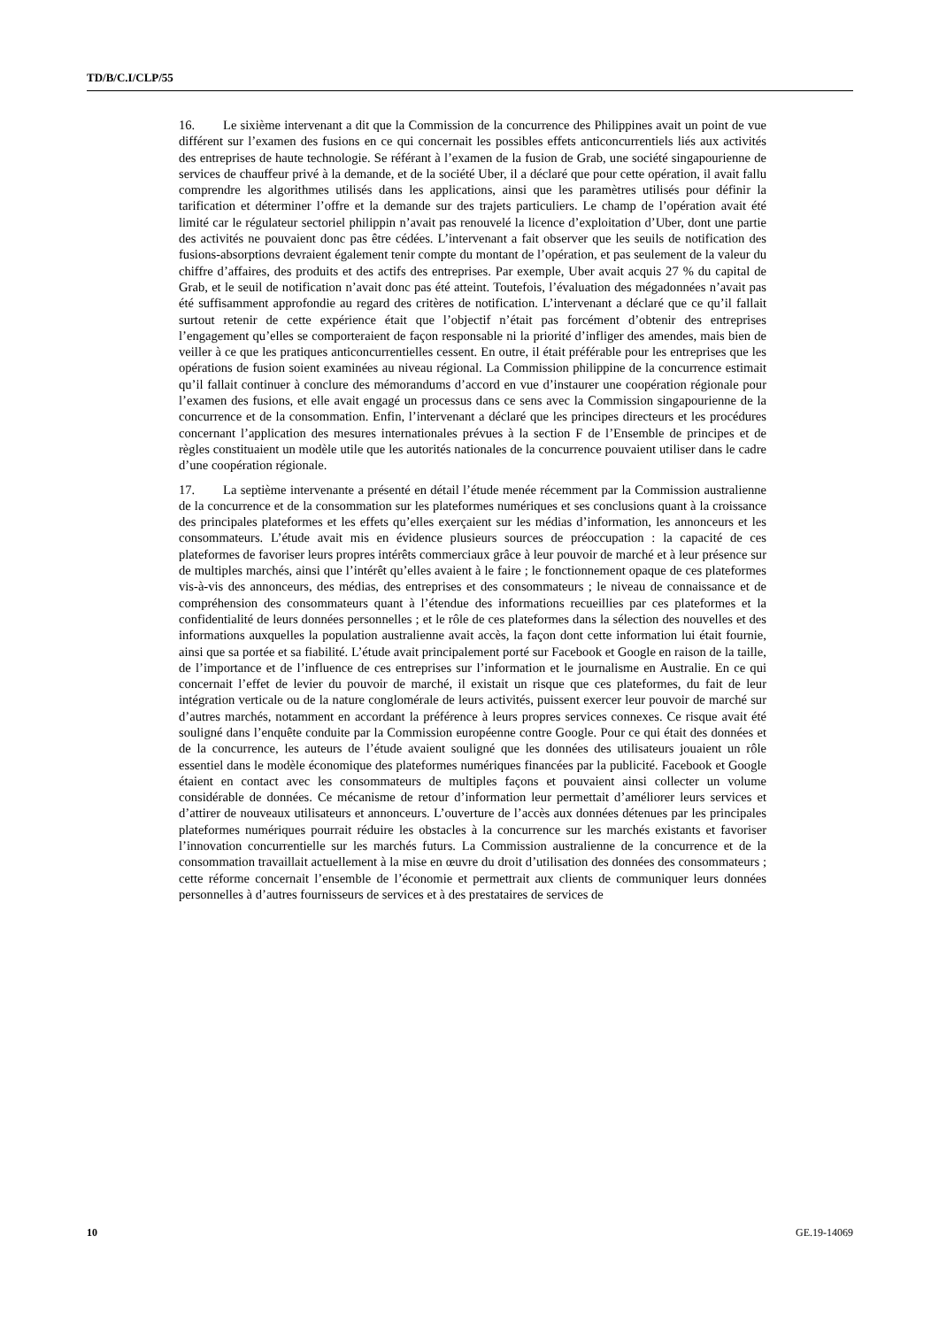TD/B/C.I/CLP/55
16. Le sixième intervenant a dit que la Commission de la concurrence des Philippines avait un point de vue différent sur l’examen des fusions en ce qui concernait les possibles effets anticoncurrentiels liés aux activités des entreprises de haute technologie. Se référant à l’examen de la fusion de Grab, une société singapourienne de services de chauffeur privé à la demande, et de la société Uber, il a déclaré que pour cette opération, il avait fallu comprendre les algorithmes utilisés dans les applications, ainsi que les paramètres utilisés pour définir la tarification et déterminer l’offre et la demande sur des trajets particuliers. Le champ de l’opération avait été limité car le régulateur sectoriel philippin n’avait pas renouvelé la licence d’exploitation d’Uber, dont une partie des activités ne pouvaient donc pas être cédées. L’intervenant a fait observer que les seuils de notification des fusions-absorptions devraient également tenir compte du montant de l’opération, et pas seulement de la valeur du chiffre d’affaires, des produits et des actifs des entreprises. Par exemple, Uber avait acquis 27 % du capital de Grab, et le seuil de notification n’avait donc pas été atteint. Toutefois, l’évaluation des mégadonnées n’avait pas été suffisamment approfondie au regard des critères de notification. L’intervenant a déclaré que ce qu’il fallait surtout retenir de cette expérience était que l’objectif n’était pas forcément d’obtenir des entreprises l’engagement qu’elles se comporteraient de façon responsable ni la priorité d’infliger des amendes, mais bien de veiller à ce que les pratiques anticoncurrentielles cessent. En outre, il était préférable pour les entreprises que les opérations de fusion soient examinées au niveau régional. La Commission philippine de la concurrence estimait qu’il fallait continuer à conclure des mémorandums d’accord en vue d’instaurer une coopération régionale pour l’examen des fusions, et elle avait engagé un processus dans ce sens avec la Commission singapourienne de la concurrence et de la consommation. Enfin, l’intervenant a déclaré que les principes directeurs et les procédures concernant l’application des mesures internationales prévues à la section F de l’Ensemble de principes et de règles constituaient un modèle utile que les autorités nationales de la concurrence pouvaient utiliser dans le cadre d’une coopération régionale.
17. La septième intervenante a présenté en détail l’étude menée récemment par la Commission australienne de la concurrence et de la consommation sur les plateformes numériques et ses conclusions quant à la croissance des principales plateformes et les effets qu’elles exerçaient sur les médias d’information, les annonceurs et les consommateurs. L’étude avait mis en évidence plusieurs sources de préoccupation : la capacité de ces plateformes de favoriser leurs propres intérêts commerciaux grâce à leur pouvoir de marché et à leur présence sur de multiples marchés, ainsi que l’intérêt qu’elles avaient à le faire ; le fonctionnement opaque de ces plateformes vis-à-vis des annonceurs, des médias, des entreprises et des consommateurs ; le niveau de connaissance et de compréhension des consommateurs quant à l’étendue des informations recueillies par ces plateformes et la confidentialité de leurs données personnelles ; et le rôle de ces plateformes dans la sélection des nouvelles et des informations auxquelles la population australienne avait accès, la façon dont cette information lui était fournie, ainsi que sa portée et sa fiabilité. L’étude avait principalement porté sur Facebook et Google en raison de la taille, de l’importance et de l’influence de ces entreprises sur l’information et le journalisme en Australie. En ce qui concernait l’effet de levier du pouvoir de marché, il existait un risque que ces plateformes, du fait de leur intégration verticale ou de la nature conglomérale de leurs activités, puissent exercer leur pouvoir de marché sur d’autres marchés, notamment en accordant la préférence à leurs propres services connexes. Ce risque avait été souligné dans l’enquête conduite par la Commission européenne contre Google. Pour ce qui était des données et de la concurrence, les auteurs de l’étude avaient souligné que les données des utilisateurs jouaient un rôle essentiel dans le modèle économique des plateformes numériques financées par la publicité. Facebook et Google étaient en contact avec les consommateurs de multiples façons et pouvaient ainsi collecter un volume considérable de données. Ce mécanisme de retour d’information leur permettait d’améliorer leurs services et d’attirer de nouveaux utilisateurs et annonceurs. L’ouverture de l’accès aux données détenues par les principales plateformes numériques pourrait réduire les obstacles à la concurrence sur les marchés existants et favoriser l’innovation concurrentielle sur les marchés futurs. La Commission australienne de la concurrence et de la consommation travaillait actuellement à la mise en œuvre du droit d’utilisation des données des consommateurs ; cette réforme concernait l’ensemble de l’économie et permettrait aux clients de communiquer leurs données personnelles à d’autres fournisseurs de services et à des prestataires de services de
10 GE.19-14069